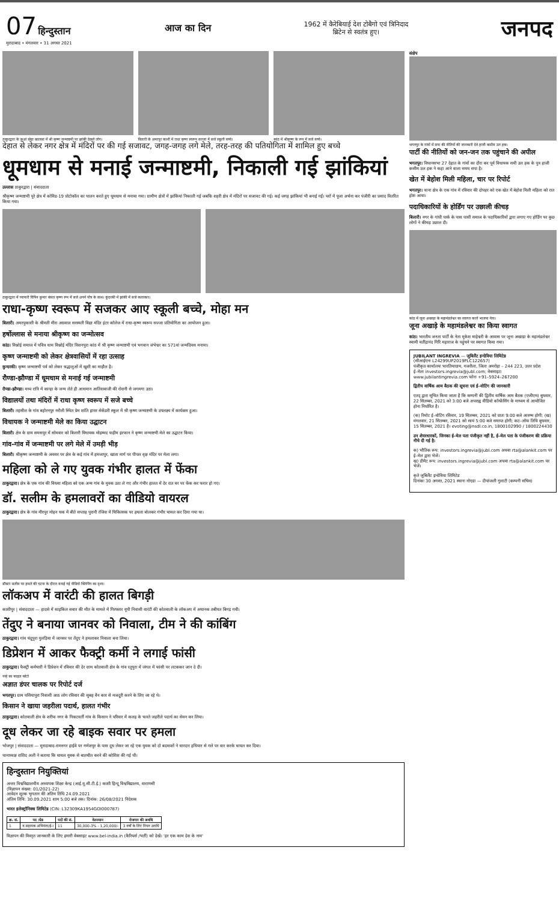07 हिन्दुस्तान
मुरादाबाद • मंगलवार • 31 अगस्त 2021
आज का दिन
1962 में कैरेबियाई देश टोबैगो एवं त्रिनिदाद
ब्रिटेन से स्वतंत्र हुए।
जनपद
ठाकुरद्वारा के कुआं खेड़ा खालसा में श्री कृष्ण जन्माष्टमी पर झांकी देखते लोग।
बिलारी के अमरपुर काशी में राधा कृष्ण स्वरूप सज्जा में सजे स्कूली बच्चे।
कांठ में श्रीकृष्ण के रूप में सजे बच्चे।
देहात से लेकर नगर क्षेत्र में मंदिरों पर की गई सजावट, जगह-जगह लगे मेले, तरह-तरह की पतियोगिता में शामिल हुए बच्चे
धूमधाम से मनाई जन्माष्टमी, निकाली गई झांकियां
उल्लास ठाकुरद्वारा | संवाददाता
श्रीकृष्ण जन्माष्टमी पूरे क्षेत्र में कोविड-19 प्रोटोकॉल का पालन करते हुए धूमधाम से मनाया गया। ग्रामीण क्षेत्रों में झांकियां निकाली गई जबकि शहरी क्षेत्र में मंदिरों पर सजावट की गई। कई जगह झांकियां भी बनाई गईं। घरों में पूजा अर्चना कर पंजीरी का प्रसाद वितरित किया गया।
ठाकुरद्वारा में व्यापारी विपिन कुमार बंसल कृष्ण रूप में सजे अपने पौत्र के साथ। कुंदरकी में झांकी में सजे कलाकार।
राधा-कृष्ण स्वरूप में सजकर आए स्कूली बच्चे, मोहा मन
बिलारी। अमरपुकाशी के श्रीमती मीरा अग्रवाल सरस्वती विद्या मंदिर इंटर कॉलेज में राधा-कृष्ण स्वरूप सज्जा प्रतियोगिता का आयोजन हुआ।
हर्षोल्लास से मनाया श्रीकृष्ण का जन्मोत्सव
कांठ। विश्नोई समाज में पवित्र धाम विश्नोई मंदिर विशनपुरा कांठ में श्री कृष्ण जन्माष्टमी एवं भगवान जंभेश्वर का 571वां जन्मदिवस मनाया।
कृष्ण जन्माष्टमी को लेकर क्षेत्रवासियों में रहा उत्साह
कुन्दरकी। कृष्ण जन्माष्टमी पर्व को लेकर श्रद्धालुओं में खुशी का माहौल है।
रौण्डा-झौण्डा में धूमधाम से मनाई गई जन्माष्टमी
रौण्डा-झौण्डा। मध्य रात्रि में कान्हा के जन्म लेते ही आसमान आतिशबाजी की रोशनी से जगमगा उठा।
विद्यालयों तथा मंदिरों में राधा कृष्ण स्वरूप में सजे बच्चे
बिलारी। तहसील के गांव बहोरनपुर नरौली स्थित प्रेम शांति हायर सेकेंडरी स्कूल में श्री कृष्ण जन्माष्टमी के उपलक्ष्य में कार्यक्रम हुआ।
विधायक ने जन्माष्टमी मेले का किया उद्घाटन
बिलारी। क्षेत्र के ग्राम समसपुर में सोमवार को बिलारी विधायक मोहम्मद फहीम इरफान ने कृष्ण जन्माष्टमी मेले का उद्घाटन किया।
गांव-गांव में जन्माष्टमी पर लगे मेले में उमड़ी भीड़
बिलारी। श्रीकृष्ण जन्माष्टमी के अवसर पर क्षेत्र के कई गांव में हमजापुर, खाता मार्ग पर पीपल वृक्ष मंदिर पर मेला लगा।
महिला को ले गए युवक गंभीर हालत में फेंका
ठाकुरद्वारा। क्षेत्र के एक गांव की विधवा महिला को एक अन्य गांव के युवक उठा ले गए और गंभीर हालत में देर रात घर पर फेंक कर फरार हो गए।
डॉ. सलीम के हमलावरों का वीडियो वायरल
ठाकुरद्वारा। क्षेत्र के गांव मीरपुर मोहन चक में बीते सप्ताह पुरानी रंजिश में चिकित्सक पर हमला बोलकर गंभीर घायल कर दिया गया था।
डॉक्टर सलीम पर हमले की घटना के दौरान बनाई गई वीडियो क्लिपिंग का दृश्य।
लॉकअप में वारंटी की हालत बिगड़ी
काशीपुर | संवाददाता — हादसे में साइकिल सवार की मौत के मामले में गिरफ्तार यूपी निवासी वारंटी की कोतवाली के लॉकअप में अचानक तबीयत बिगड़ गयी।
तेंदुए ने बनाया जानवर को निवाला, टीम ने की कांबिंग
ठाकुरद्वारा। गांव चंदूपुरा गुलड़िया में जानवर पर तेंदुए ने हमलाकर निवाला बना लिया।
डिप्रेशन में आकर फैक्ट्री कर्मी ने लगाई फांसी
ठाकुरद्वारा। फैक्ट्री कर्मचारी ने डिप्रेशन में रविवार की देर शाम कोतवाली क्षेत्र के गांव रतुपुरा में जंगल में फांसी पर लटककर जान दे दी।
नन्हे का फाइल फोटो
अज्ञात डंपर चालक पर रिपोर्ट दर्ज
भगतपुर। ग्राम पसियापुरा निवासी आठ लोग रविवार की सुबह वैन कार से मजदूरी करने के लिए जा रहे थे।
किसान ने खाया जहरीला पदार्थ, हालत गंभीर
ठाकुरद्वारा। कोतवाली क्षेत्र के शरीफ नगर के निकटवर्ती गांव के किसान ने परिवार में कलह के चलते जहरीले पदार्थ का सेवन कर लिया।
दूध लेकर जा रहे बाइक सवार पर हमला
भोजपुर | संवाददाता — मुरादाबाद-रामनगर हाईवे पर गणेशपुर के पास दूध लेकर जा रहे एक युवक को दो बदमाशों ने धारदार हथियार से गले पर वार करके घायल कर दिया।
थानाध्यक्ष राशिद अली ने बताया कि घायल युवक से बातचीत करने की कोशिश की गई थी।
हिन्दुस्तान नियुक्तियां
अन्तर विश्वविद्यालयीय अध्यापक शिक्षा केन्द्र (आई.यू.सी.टी.ई.) काशी हिन्दू विश्वविद्यालय, वाराणसी
(विज्ञापन संख्या: 01/2021-22)
आवेदन शुल्क भुगतान की अंतिम तिथि 24.09.2021
अंतिम तिथि: 30.09.2021 शाम 5:00 बजे तक। दिनांक: 26/08/2021 निदेशक
भारत इलेक्ट्रॉनिक्स लिमिटेड (CIN: L32309KA1954GOI000787)
| क्र. सं. | पद /ग्रेड | पदों की सं. | वेतनमान | रोजगार की अवधि |
| --- | --- | --- | --- | --- |
| 1 | व.सहायक अभियंता/ई-I | 11 | 30,000-3% - 1,20,000/- | 3 वर्षों के लिए नियत अवधि |
विज्ञापन की विस्तृत जानकारी के लिए हमारी वेबसाइट www.bel-india.in (कैरियर्स /भर्ती) को देखें। 'हर एक काम देश के नाम'
संक्षेप
भगतपुर के गांवों में सपा की नीतियों की जानकारी देते हाजी कसीम उल हक।
पार्टी की नीतियों को जन-जन तक पहुंचाने की अपील
भगतपुर। विधानसभा 27 देहात के गांवों का दौरा कर पूर्व विधायक समी उल हक के पुत्र हाजी कसीम उल हक ने कहा आने वाला समय सपा है।
खेत में बेहोश मिली महिला, चार पर रिपोर्ट
भगतपुर। थाना क्षेत्र के एक गांव में रविवार की दोपहर को एक खेत में बेहोश मिली महिला को रात होश आया।
पदाधिकारियों के होर्डिंग पर उछाली कीचड़
बिलारी। नगर के गांधी पार्क के पास पासी समाज के पदाधिकारियों द्वारा लगाए गए होर्डिंग पर कुछ लोगों ने कीचड़ उछाल दी।
कांठ में जूना अखाड़ा के महामंडलेश्वर का स्वागत करते भाजपा नेता।
जूना अखाड़े के महामंडलेश्वर का किया स्वागत
कांठ। भारतीय जनता पार्टी के नेता मुकेश माहेश्वरी के आवास पर जूना अखाड़ा के महामंडलेश्वर स्वामी यतींद्रानंद गिरि महाराज के पहुंचने पर स्वागत किया गया।
JUBILANT INGREVIA — जुबिलैंट इन्ग्रेविया लिमिटेड
(सीआईएनः L24299UP2019PLC122657)
पंजीकृत कार्यालयः भारतियाग्राम, गजरौला, जिला अमरोहा – 244 223, उत्तर प्रदेश
ई–मेलः investors.ingrevia@jubl.com; वेबसाइटः www.jubilantingrevia.com फोनः +91–5924–267200
द्वितीय वार्षिक आम बैठक की सूचना एवं ई–वोटिंग की जानकारी
एतद् द्वारा सूचित किया जाता है कि कम्पनी की द्वितीय वार्षिक आम बैठक (एजीएम) बुधवार, 22 सितम्बर, 2021 को 3:00 बजे अपराह्न वीडियो कॉन्फ्रेंसिंग के माध्यम से आयोजित होना निर्धारित है।
(क) रिमोट ई–वोटिंग रविवार, 19 सितम्बर, 2021 को प्रातः 9:00 बजे आरम्भ होगी; (ख) मंगलवार, 21 सितम्बर, 2021 को सायं 5:00 बजे समाप्त होगी; कट–ऑफ तिथि बुधवार, 15 सितम्बर, 2021 है। evoting@nsdl.co.in, 1800102990 / 1800224430
उन शेयरधारकों, जिनका ई–मेल पता पंजीकृत नहीं है, ई–मेल पता के पंजीकरण की प्रक्रिया नीचे दी गई है:
क) भौतिक रूप: investors.ingrevia@jubl.com अथवा rta@alankit.com पर ई–मेल द्वारा भेजें।
ख) डीमैट रूप: investors.ingrevia@jubl.com अथवा rta@alankit.com पर भेजें।
कृते जुबिलैंट इन्ग्रेविया लिमिटेड
दिनांकः 30 अगस्त, 2021 स्थानः नोएडा — दीपांजली गुलाटी (कम्पनी सचिव)